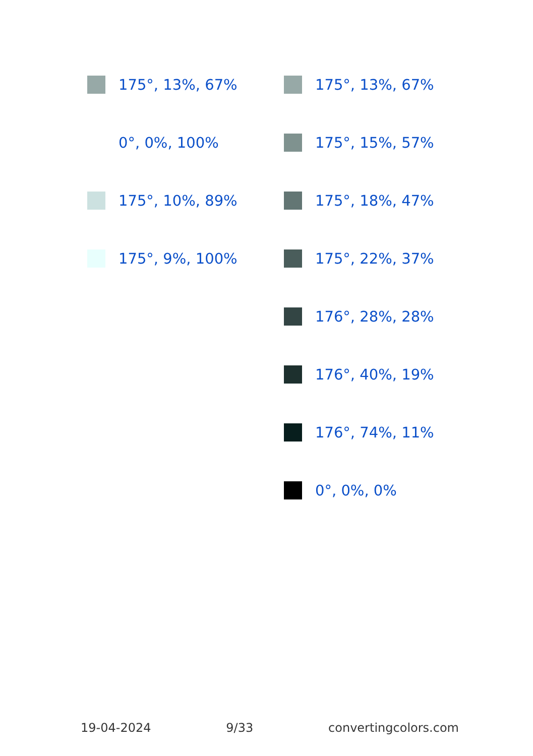175°, 13%, 67%
0°, 0%, 100%
175°, 10%, 89%
175°, 9%, 100%
175°, 13%, 67%
175°, 15%, 57%
175°, 18%, 47%
175°, 22%, 37%
176°, 28%, 28%
176°, 40%, 19%
176°, 74%, 11%
0°, 0%, 0%
19-04-2024 9/33 convertingcolors.com